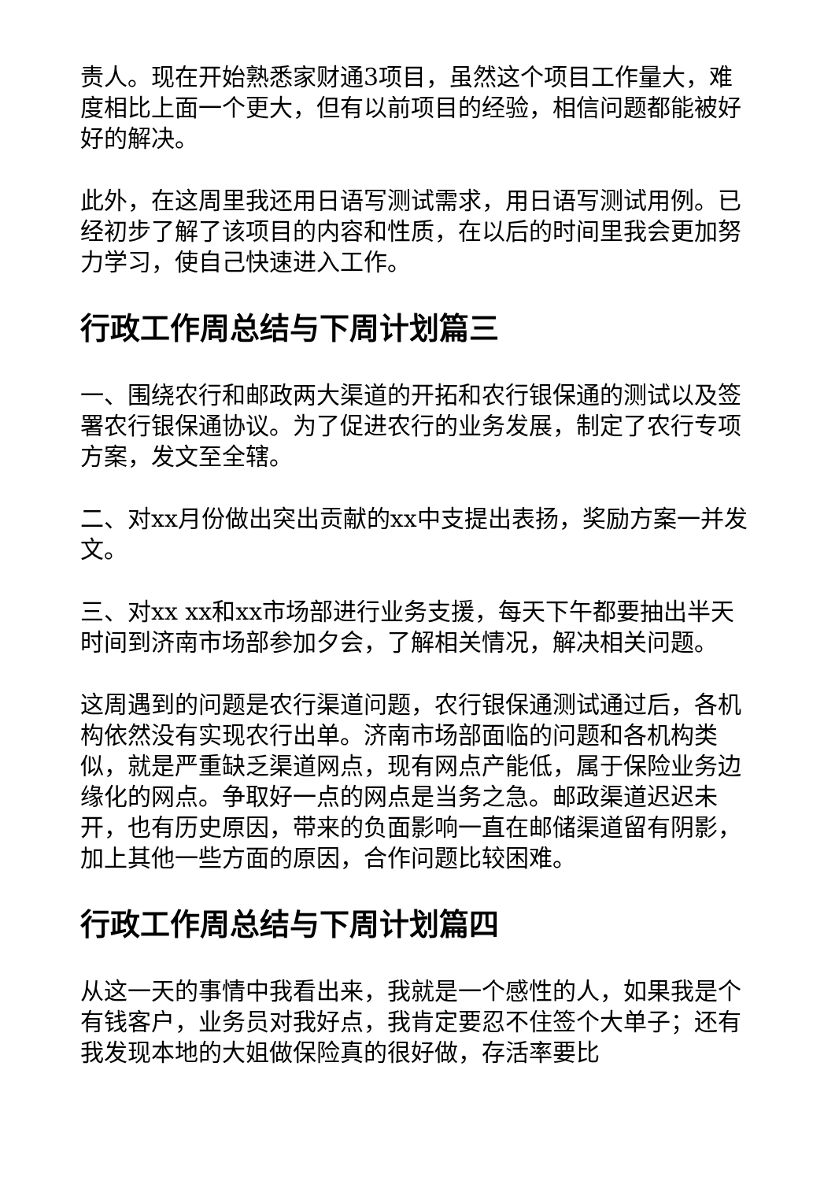责人。现在开始熟悉家财通3项目，虽然这个项目工作量大，难度相比上面一个更大，但有以前项目的经验，相信问题都能被好好的解决。
此外，在这周里我还用日语写测试需求，用日语写测试用例。已经初步了解了该项目的内容和性质，在以后的时间里我会更加努力学习，使自己快速进入工作。
行政工作周总结与下周计划篇三
一、围绕农行和邮政两大渠道的开拓和农行银保通的测试以及签署农行银保通协议。为了促进农行的业务发展，制定了农行专项方案，发文至全辖。
二、对xx月份做出突出贡献的xx中支提出表扬，奖励方案一并发文。
三、对xx xx和xx市场部进行业务支援，每天下午都要抽出半天时间到济南市场部参加夕会，了解相关情况，解决相关问题。
这周遇到的问题是农行渠道问题，农行银保通测试通过后，各机构依然没有实现农行出单。济南市场部面临的问题和各机构类似，就是严重缺乏渠道网点，现有网点产能低，属于保险业务边缘化的网点。争取好一点的网点是当务之急。邮政渠道迟迟未开，也有历史原因，带来的负面影响一直在邮储渠道留有阴影，加上其他一些方面的原因，合作问题比较困难。
行政工作周总结与下周计划篇四
从这一天的事情中我看出来，我就是一个感性的人，如果我是个有钱客户，业务员对我好点，我肯定要忍不住签个大单子；还有我发现本地的大姐做保险真的很好做，存活率要比